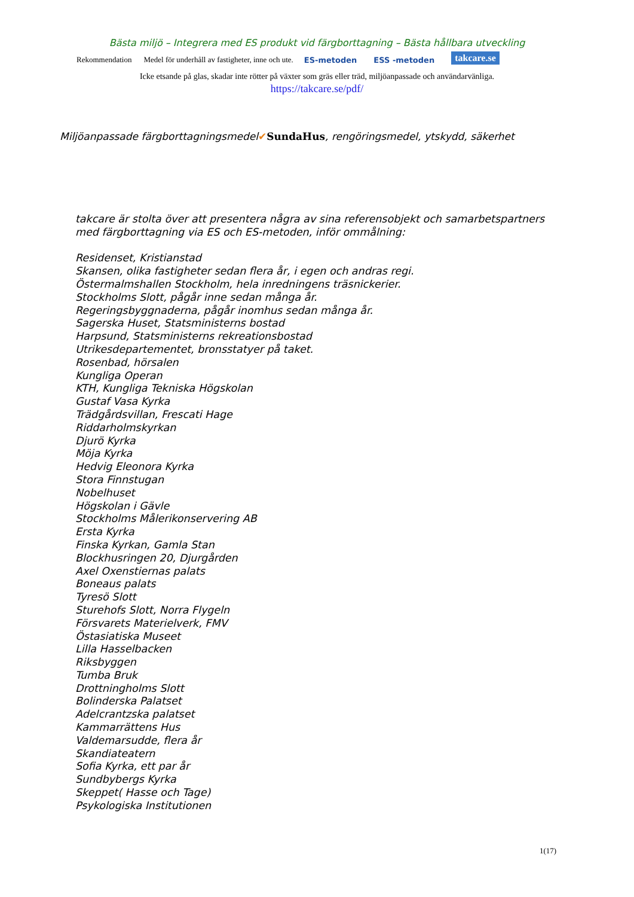Bästa miljö – Integrera med ES produkt vid färgborttagning – Bästa hållbara utveckling
Rekommendation Medel för underhåll av fastigheter, inne och ute. ES-metoden ESS -metoden takcare.se
Icke etsande på glas, skadar inte rötter på växter som gräs eller träd, miljöanpassade och användarvänliga.
https://takcare.se/pdf/
Miljöanpassade färgborttagningsmedel✔SundaHus, rengöringsmedel, ytskydd, säkerhet
takcare är stolta över att presentera några av sina referensobjekt och samarbetspartners
med färgborttagning via ES och ES-metoden, inför ommålning:
Residenset, Kristianstad
Skansen, olika fastigheter sedan flera år, i egen och andras regi.
Östermalmshallen Stockholm, hela inredningens träsnickerier.
Stockholms Slott, pågår inne sedan många år.
Regeringsbyggnaderna, pågår inomhus sedan många år.
Sagerska Huset, Statsministerns bostad
Harpsund, Statsministerns rekreationsbostad
Utrikesdepartementet, bronsstatyer på taket.
Rosenbad, hörsalen
Kungliga Operan
KTH, Kungliga Tekniska Högskolan
Gustaf Vasa Kyrka
Trädgårdsvillan, Frescati Hage
Riddarholmskyrkan
Djurö Kyrka
Möja Kyrka
Hedvig Eleonora Kyrka
Stora Finnstugan
Nobelhuset
Högskolan i Gävle
Stockholms Målerikonservering AB
Ersta Kyrka
Finska Kyrkan, Gamla Stan
Blockhusringen 20, Djurgården
Axel Oxenstiernas palats
Boneaus palats
Tyresö Slott
Sturehofs Slott, Norra Flygeln
Försvarets Materielverk, FMV
Östasiatiska Museet
Lilla Hasselbacken
Riksbyggen
Tumba Bruk
Drottningholms Slott
Bolinderska Palatset
Adelcrantzska palatset
Kammarrättens Hus
Valdemarsudde, flera år
Skandiateatern
Sofia Kyrka, ett par år
Sundbybergs Kyrka
Skeppet( Hasse och Tage)
Psykologiska Institutionen
1(17)